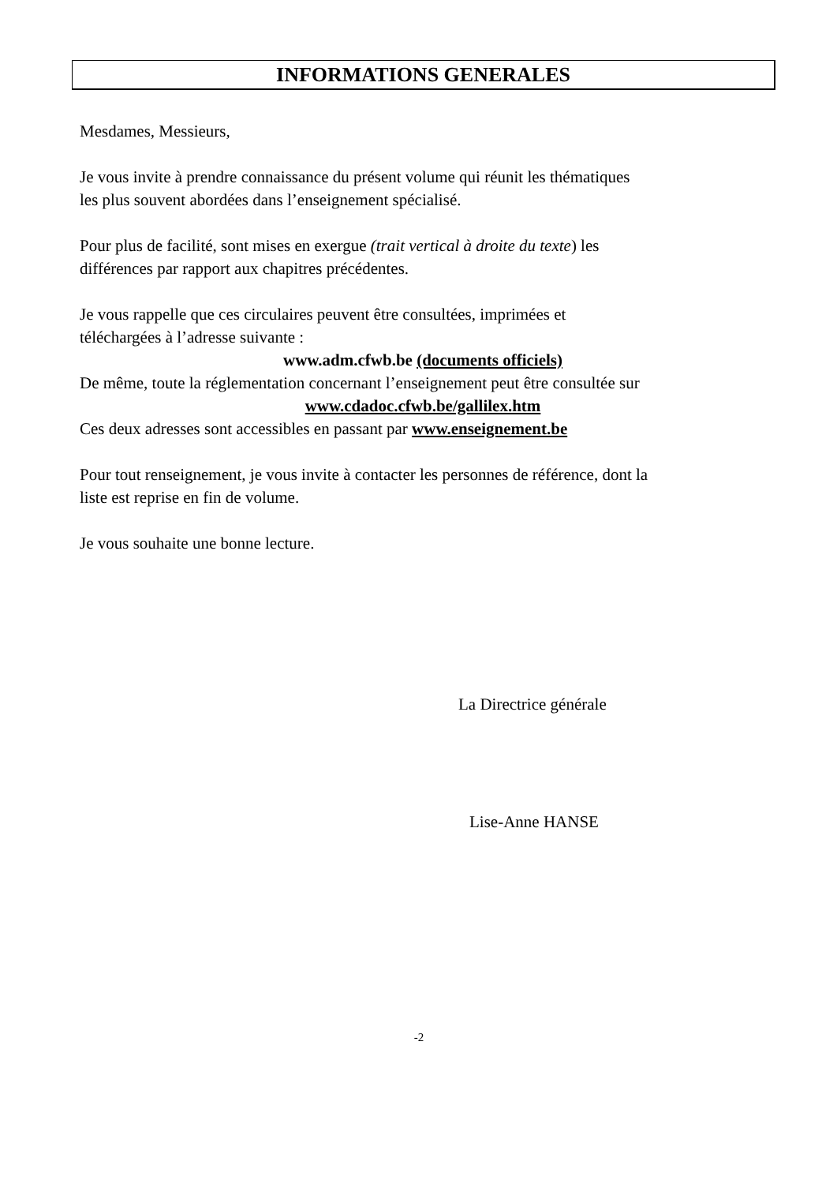INFORMATIONS GENERALES
Mesdames, Messieurs,
Je vous invite à prendre connaissance du présent volume qui réunit les thématiques
les plus souvent abordées dans l’enseignement spécialisé.
Pour plus de facilité, sont mises en exergue (trait vertical à droite du texte) les
différences par rapport aux chapitres précédentes.
Je vous rappelle que ces circulaires peuvent être consultées, imprimées et
téléchargées à l’adresse suivante :
www.adm.cfwb.be (documents officiels)
De même, toute la réglementation concernant l’enseignement peut être consultée sur
www.cdadoc.cfwb.be/gallilex.htm
Ces deux adresses sont accessibles en passant par www.enseignement.be
Pour tout renseignement, je vous invite à contacter les personnes de référence, dont la
liste est reprise en fin de volume.
Je vous souhaite une bonne lecture.
La Directrice générale
Lise-Anne HANSE
-2